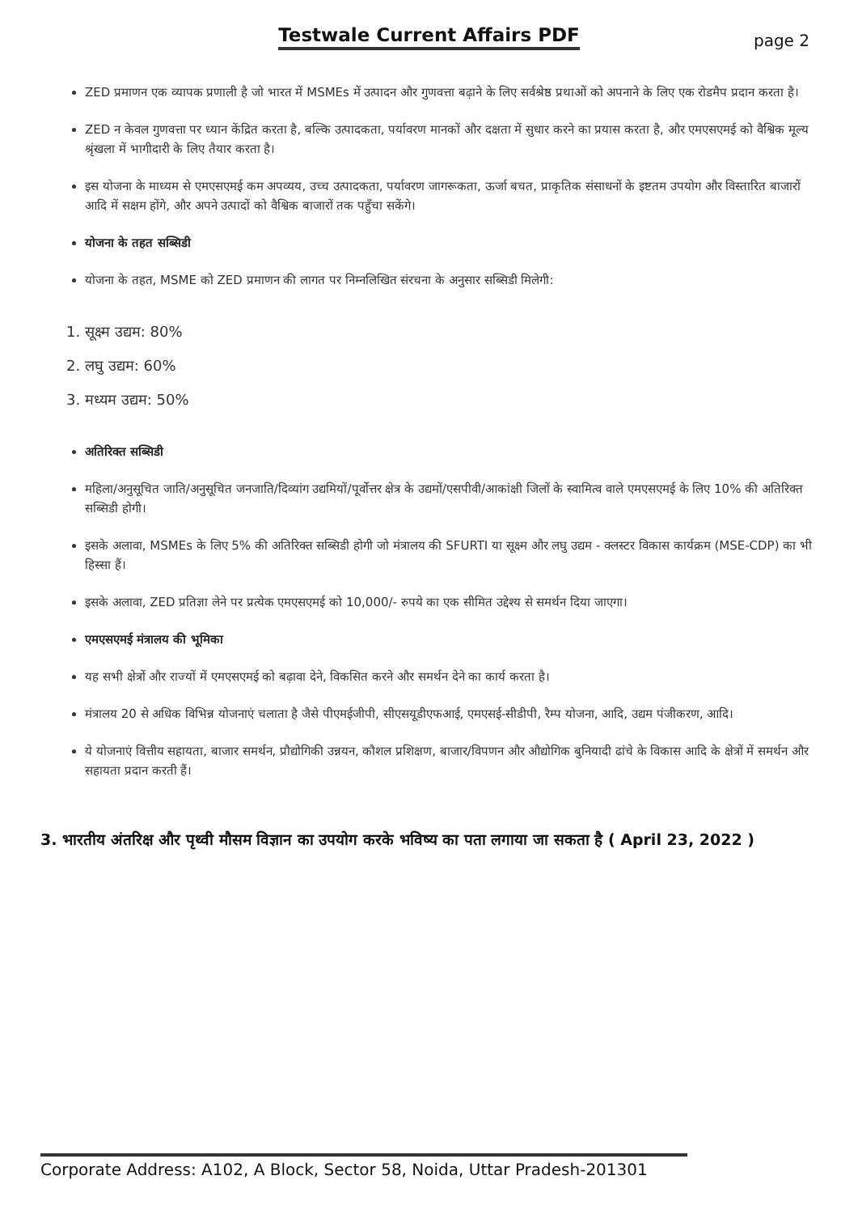Testwale Current Affairs PDF
page 2
ZED प्रमाणन एक व्यापक प्रणाली है जो भारत में MSMEs में उत्पादन और गुणवत्ता बढ़ाने के लिए सर्वश्रेष्ठ प्रथाओं को अपनाने के लिए एक रोडमैप प्रदान करता है।
ZED न केवल गुणवत्ता पर ध्यान केंद्रित करता है, बल्कि उत्पादकता, पर्यावरण मानकों और दक्षता में सुधार करने का प्रयास करता है, और एमएसएमई को वैश्विक मूल्य श्रृंखला में भागीदारी के लिए तैयार करता है।
इस योजना के माध्यम से एमएसएमई कम अपव्यय, उच्च उत्पादकता, पर्यावरण जागरूकता, ऊर्जा बचत, प्राकृतिक संसाधनों के इष्टतम उपयोग और विस्तारित बाजारों आदि में सक्षम होंगे, और अपने उत्पादों को वैश्विक बाजारों तक पहुँचा सकेंगे।
योजना के तहत सब्सिडी
योजना के तहत, MSME को ZED प्रमाणन की लागत पर निम्नलिखित संरचना के अनुसार सब्सिडी मिलेगी:
1. सूक्ष्म उद्यम: 80%
2. लघु उद्यम: 60%
3. मध्यम उद्यम: 50%
अतिरिक्त सब्सिडी
महिला/अनुसूचित जाति/अनुसूचित जनजाति/दिव्यांग उद्यमियों/पूर्वोत्तर क्षेत्र के उद्यमों/एसपीवी/आकांक्षी जिलों के स्वामित्व वाले एमएसएमई के लिए 10% की अतिरिक्त सब्सिडी होगी।
इसके अलावा, MSMEs के लिए 5% की अतिरिक्त सब्सिडी होगी जो मंत्रालय की SFURTI या सूक्ष्म और लघु उद्यम - क्लस्टर विकास कार्यक्रम (MSE-CDP) का भी हिस्सा हैं।
इसके अलावा, ZED प्रतिज्ञा लेने पर प्रत्येक एमएसएमई को 10,000/- रुपये का एक सीमित उद्देश्य से समर्थन दिया जाएगा।
एमएसएमई मंत्रालय की भूमिका
यह सभी क्षेत्रों और राज्यों में एमएसएमई को बढ़ावा देने, विकसित करने और समर्थन देने का कार्य करता है।
मंत्रालय 20 से अधिक विभिन्न योजनाएं चलाता है जैसे पीएमईजीपी, सीएसयूडीएफआई, एमएसई-सीडीपी, रैम्प योजना, आदि, उद्यम पंजीकरण, आदि।
ये योजनाएं वित्तीय सहायता, बाजार समर्थन, प्रौद्योगिकी उन्नयन, कौशल प्रशिक्षण, बाजार/विपणन और औद्योगिक बुनियादी ढांचे के विकास आदि के क्षेत्रों में समर्थन और सहायता प्रदान करती हैं।
3. भारतीय अंतरिक्ष और पृथ्वी मौसम विज्ञान का उपयोग करके भविष्य का पता लगाया जा सकता है ( April 23, 2022 )
Corporate Address: A102, A Block, Sector 58, Noida, Uttar Pradesh-201301